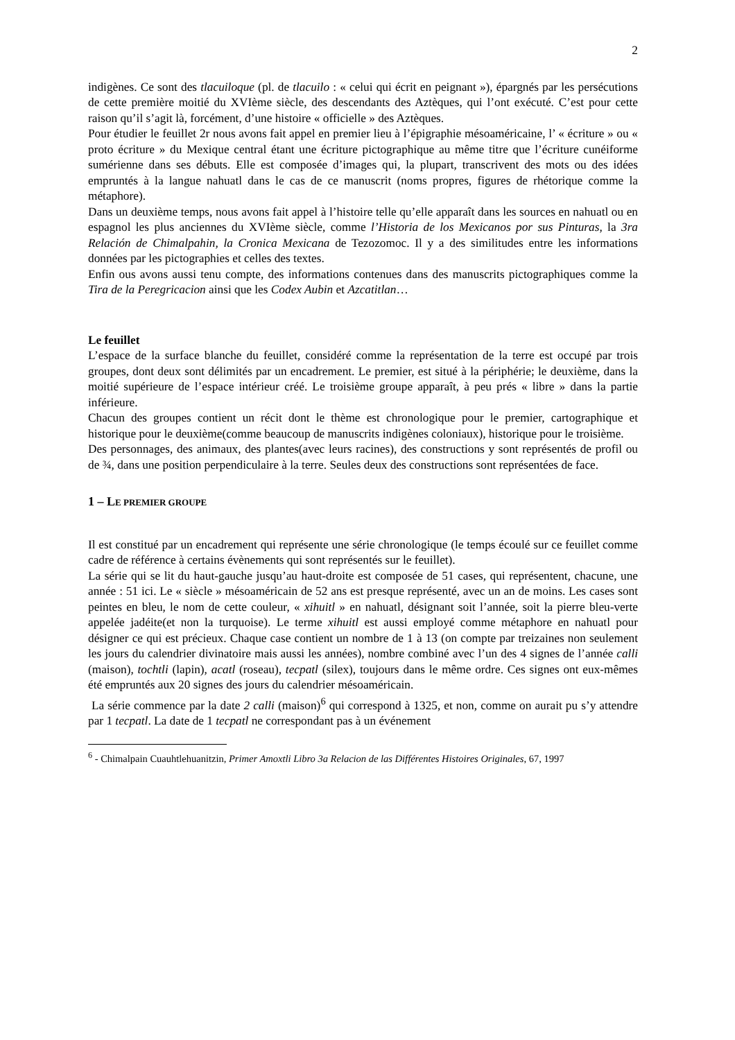2
indigènes. Ce sont des tlacuiloque (pl. de tlacuilo : « celui qui écrit en peignant »), épargnés par les persécutions de cette première moitié du XVIème siècle, des descendants des Aztèques, qui l’ont exécuté. C’est pour cette raison qu’il s’agit là, forcément, d’une histoire « officielle » des Aztèques.
Pour étudier le feuillet 2r nous avons fait appel en premier lieu à l’épigraphie mésoaméricaine, l’ « écriture » ou « proto écriture » du Mexique central étant une écriture pictographique au même titre que l’écriture cunéiforme sumérienne dans ses débuts. Elle est composée d’images qui, la plupart, transcrivent des mots ou des idées empruntés à la langue nahuatl dans le cas de ce manuscrit (noms propres, figures de rhétorique comme la métaphore).
Dans un deuxième temps, nous avons fait appel à l’histoire telle qu’elle apparaît dans les sources en nahuatl ou en espagnol les plus anciennes du XVIème siècle, comme l’Historia de los Mexicanos por sus Pinturas, la 3ra Relación de Chimalpahin, la Cronica Mexicana de Tezozomoc. Il y a des similitudes entre les informations données par les pictographies et celles des textes.
Enfin ous avons aussi tenu compte, des informations contenues dans des manuscrits pictographiques comme la Tira de la Peregricacion ainsi que les Codex Aubin et Azcatitlan…
Le feuillet
L’espace de la surface blanche du feuillet, considéré comme la représentation de la terre est occupé par trois groupes, dont deux sont délimités par un encadrement. Le premier, est situé à la périphérie; le deuxième, dans la moitié supérieure de l’espace intérieur créé. Le troisième groupe apparaît, à peu prés « libre » dans la partie inférieure.
Chacun des groupes contient un récit dont le thème est chronologique pour le premier, cartographique et historique pour le deuxième(comme beaucoup de manuscrits indigènes coloniaux), historique pour le troisième.
Des personnages, des animaux, des plantes(avec leurs racines), des constructions y sont représentés de profil ou de ¾, dans une position perpendiculaire à la terre. Seules deux des constructions sont représentées de face.
1 – LE PREMIER GROUPE
Il est constitué par un encadrement qui représente une série chronologique (le temps écoulé sur ce feuillet comme cadre de référence à certains évènements qui sont représentés sur le feuillet).
La série qui se lit du haut-gauche jusqu’au haut-droite est composée de 51 cases, qui représentent, chacune, une année : 51 ici. Le « siècle » mésoaméricain de 52 ans est presque représenté, avec un an de moins. Les cases sont peintes en bleu, le nom de cette couleur, « xihuitl » en nahuatl, désignant soit l’année, soit la pierre bleu-verte appelée jadéite(et non la turquoise). Le terme xihuitl est aussi employé comme métaphore en nahuatl pour désigner ce qui est précieux. Chaque case contient un nombre de 1 à 13 (on compte par treizaines non seulement les jours du calendrier divinatoire mais aussi les années), nombre combiné avec l’un des 4 signes de l’année calli (maison), tochtli (lapin), acatl (roseau), tecpatl (silex), toujours dans le même ordre. Ces signes ont eux-mêmes été empruntés aux 20 signes des jours du calendrier mésoaméricain.
La série commence par la date 2 calli (maison)<sup>6</sup> qui correspond à 1325, et non, comme on aurait pu s’y attendre par 1 tecpatl. La date de 1 tecpatl ne correspondant pas à un événement
<sup>6</sup> - Chimalpain Cuauhtlehuanitzin, Primer Amoxtli Libro 3a Relacion de las Différentes Histoires Originales, 67, 1997